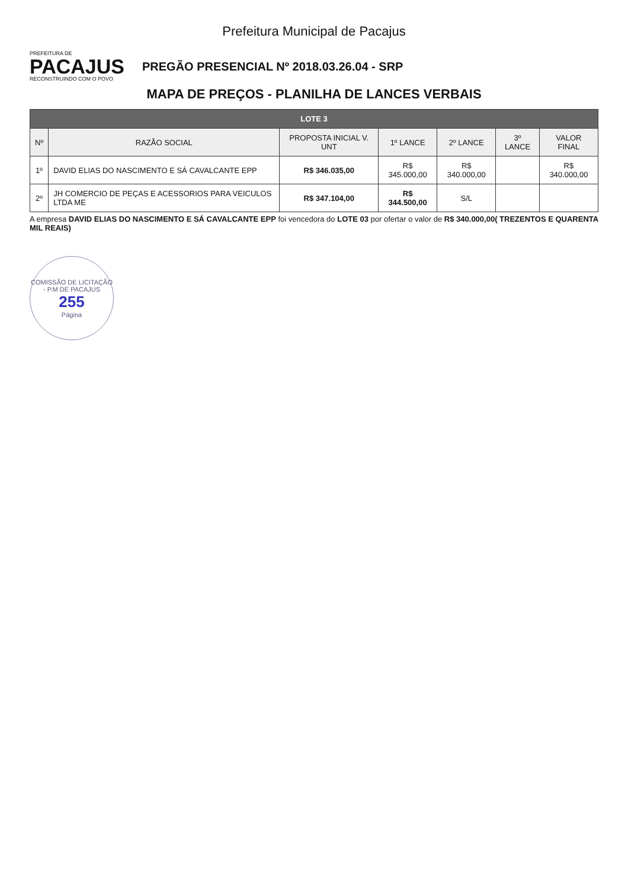Prefeitura Municipal de Pacajus
PREFEITURA DE
PACAJUS
RECONSTRUINDO COM O POVO
PREGÃO PRESENCIAL Nº 2018.03.26.04 - SRP
MAPA DE PREÇOS - PLANILHA DE LANCES VERBAIS
| LOTE 3 | | | | | | |
| --- | --- | --- | --- | --- | --- | --- |
| Nº | RAZÃO SOCIAL | PROPOSTA INICIAL V. UNT | 1º LANCE | 2º LANCE | 3º LANCE | VALOR FINAL |
| 1º | DAVID ELIAS DO NASCIMENTO E SÁ CAVALCANTE EPP | R$ 346.035,00 | R$ 345.000,00 | R$ 340.000,00 | | R$ 340.000,00 |
| 2º | JH COMERCIO DE PEÇAS E ACESSORIOS PARA VEICULOS LTDA ME | R$ 347.104,00 | R$ 344.500,00 | S/L | | |
A empresa DAVID ELIAS DO NASCIMENTO E SÁ CAVALCANTE EPP foi vencedora do LOTE 03 por ofertar o valor de R$ 340.000,00( TREZENTOS E QUARENTA MIL REAIS)
COMISSÃO DE LICITAÇÃO - P.M DE PACAJUS
255
Página